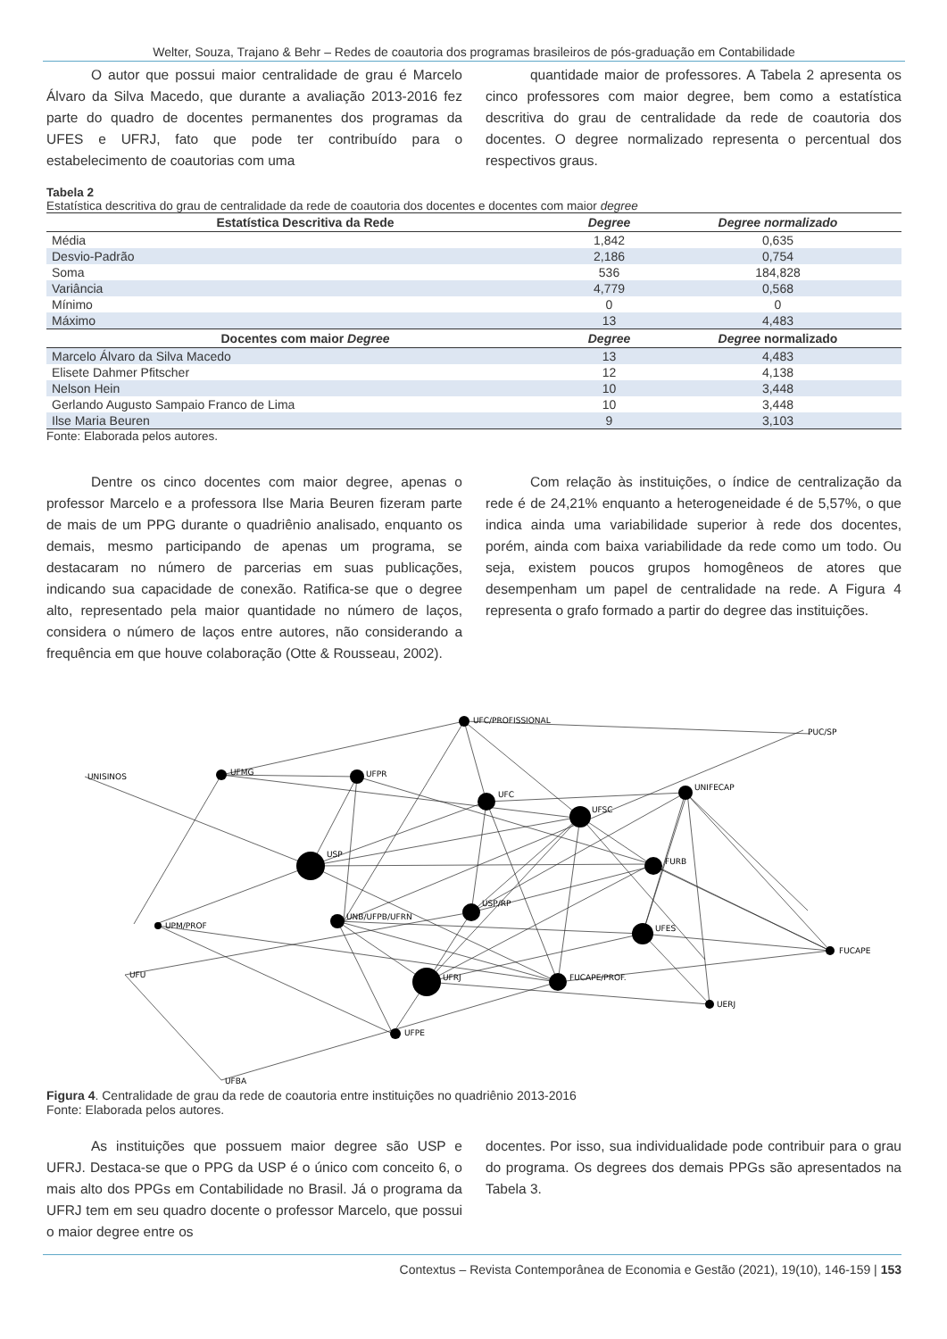Welter, Souza, Trajano & Behr – Redes de coautoria dos programas brasileiros de pós-graduação em Contabilidade
O autor que possui maior centralidade de grau é Marcelo Álvaro da Silva Macedo, que durante a avaliação 2013-2016 fez parte do quadro de docentes permanentes dos programas da UFES e UFRJ, fato que pode ter contribuído para o estabelecimento de coautorias com uma
quantidade maior de professores. A Tabela 2 apresenta os cinco professores com maior degree, bem como a estatística descritiva do grau de centralidade da rede de coautoria dos docentes. O degree normalizado representa o percentual dos respectivos graus.
Tabela 2
Estatística descritiva do grau de centralidade da rede de coautoria dos docentes e docentes com maior degree
| Estatística Descritiva da Rede | Degree | Degree normalizado |
| --- | --- | --- |
| Média | 1,842 | 0,635 |
| Desvio-Padrão | 2,186 | 0,754 |
| Soma | 536 | 184,828 |
| Variância | 4,779 | 0,568 |
| Mínimo | 0 | 0 |
| Máximo | 13 | 4,483 |
| Docentes com maior Degree | Degree | Degree normalizado |
| Marcelo Álvaro da Silva Macedo | 13 | 4,483 |
| Elisete Dahmer Pfitscher | 12 | 4,138 |
| Nelson Hein | 10 | 3,448 |
| Gerlando Augusto Sampaio Franco de Lima | 10 | 3,448 |
| Ilse Maria Beuren | 9 | 3,103 |
Fonte: Elaborada pelos autores.
Dentre os cinco docentes com maior degree, apenas o professor Marcelo e a professora Ilse Maria Beuren fizeram parte de mais de um PPG durante o quadriênio analisado, enquanto os demais, mesmo participando de apenas um programa, se destacaram no número de parcerias em suas publicações, indicando sua capacidade de conexão. Ratifica-se que o degree alto, representado pela maior quantidade no número de laços, considera o número de laços entre autores, não considerando a frequência em que houve colaboração (Otte & Rousseau, 2002).
Com relação às instituições, o índice de centralização da rede é de 24,21% enquanto a heterogeneidade é de 5,57%, o que indica ainda uma variabilidade superior à rede dos docentes, porém, ainda com baixa variabilidade da rede como um todo. Ou seja, existem poucos grupos homogêneos de atores que desempenham um papel de centralidade na rede. A Figura 4 representa o grafo formado a partir do degree das instituições.
UFC/PROFISSIONAL
PUC/SP
UNISINOS
UFMG
UFPR
UFC
UNIFECAP
UFSC
USP
FURB
USP/RP
UNB/UFPB/UFRN
UPM/PROF
UFES
FUCAPE
FUCAPE/PROF.
UFRJ
UFU
UERJ
UFPE
UFBA
Figura 4. Centralidade de grau da rede de coautoria entre instituições no quadriênio 2013-2016
Fonte: Elaborada pelos autores.
As instituições que possuem maior degree são USP e UFRJ. Destaca-se que o PPG da USP é o único com conceito 6, o mais alto dos PPGs em Contabilidade no Brasil. Já o programa da UFRJ tem em seu quadro docente o professor Marcelo, que possui o maior degree entre os
docentes. Por isso, sua individualidade pode contribuir para o grau do programa. Os degrees dos demais PPGs são apresentados na Tabela 3.
Contextus – Revista Contemporânea de Economia e Gestão (2021), 19(10), 146-159 | 153